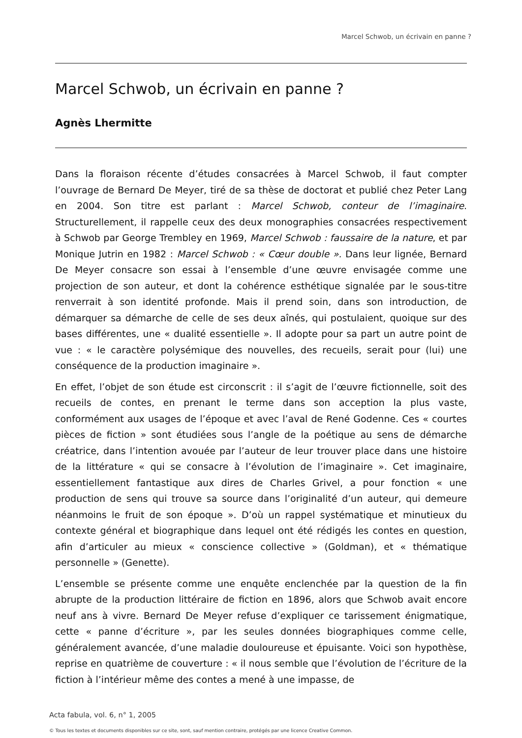Marcel Schwob, un écrivain en panne ?
Marcel Schwob, un écrivain en panne ?
Agnès Lhermitte
Dans la floraison récente d’études consacrées à Marcel Schwob, il faut compter l’ouvrage de Bernard De Meyer, tiré de sa thèse de doctorat et publié chez Peter Lang en 2004. Son titre est parlant : Marcel Schwob, conteur de l’imaginaire. Structurellement, il rappelle ceux des deux monographies consacrées respectivement à Schwob par George Trembley en 1969, Marcel Schwob : faussaire de la nature, et par Monique Jutrin en 1982 : Marcel Schwob : « Cœur double ». Dans leur lignée, Bernard De Meyer consacre son essai à l’ensemble d’une œuvre envisagée comme une projection de son auteur, et dont la cohérence esthétique signalée par le sous-titre renverrait à son identité profonde. Mais il prend soin, dans son introduction, de démarquer sa démarche de celle de ses deux aînés, qui postulaient, quoique sur des bases différentes, une « dualité essentielle ». Il adopte pour sa part un autre point de vue : « le caractère polysémique des nouvelles, des recueils, serait pour (lui) une conséquence de la production imaginaire ».
En effet, l’objet de son étude est circonscrit : il s’agit de l’œuvre fictionnelle, soit des recueils de contes, en prenant le terme dans son acception la plus vaste, conformément aux usages de l’époque et avec l’aval de René Godenne. Ces « courtes pièces de fiction » sont étudiées sous l’angle de la poétique au sens de démarche créatrice, dans l’intention avouée par l’auteur de leur trouver place dans une histoire de la littérature « qui se consacre à l’évolution de l’imaginaire ». Cet imaginaire, essentiellement fantastique aux dires de Charles Grivel, a pour fonction « une production de sens qui trouve sa source dans l’originalité d’un auteur, qui demeure néanmoins le fruit de son époque ». D’où un rappel systématique et minutieux du contexte général et biographique dans lequel ont été rédigés les contes en question, afin d’articuler au mieux « conscience collective » (Goldman), et « thématique personnelle » (Genette).
L’ensemble se présente comme une enquête enclenchée par la question de la fin abrupte de la production littéraire de fiction en 1896, alors que Schwob avait encore neuf ans à vivre. Bernard De Meyer refuse d’expliquer ce tarissement énigmatique, cette « panne d’écriture », par les seules données biographiques comme celle, généralement avancée, d’une maladie douloureuse et épuisante. Voici son hypothèse, reprise en quatrième de couverture : « il nous semble que l’évolution de l’écriture de la fiction à l’intérieur même des contes a mené à une impasse, de
Acta fabula, vol. 6, n° 1, 2005
© Tous les textes et documents disponibles sur ce site, sont, sauf mention contraire, protégés par une licence Creative Common.